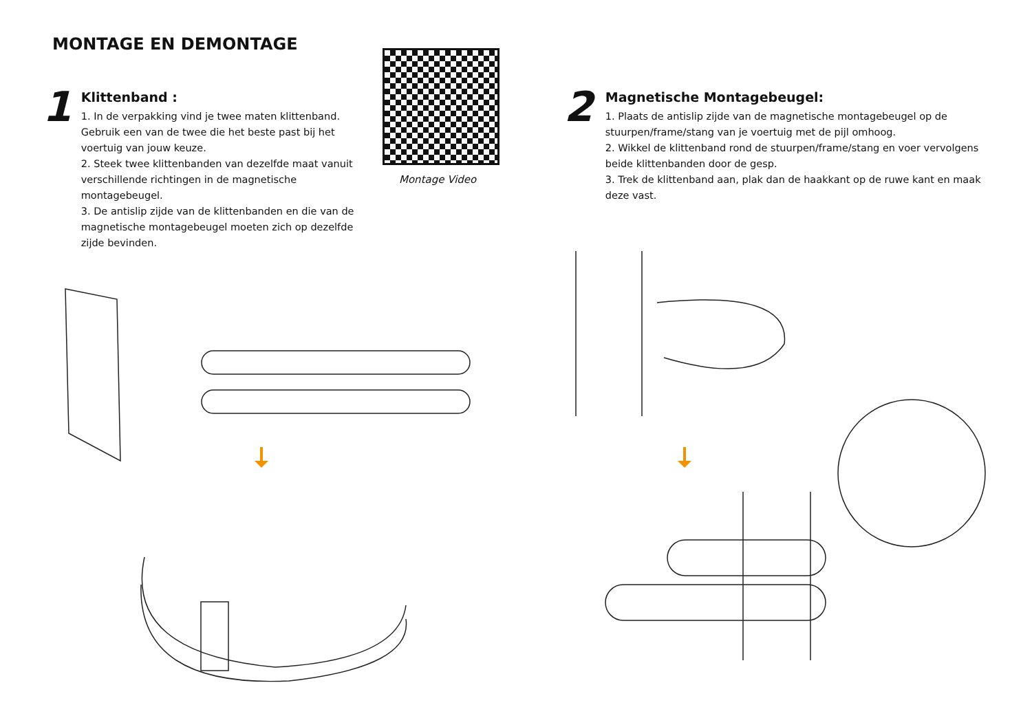MONTAGE EN DEMONTAGE
1
Klittenband :
1. In de verpakking vind je twee maten klittenband. Gebruik een van de twee die het beste past bij het voertuig van jouw keuze.
2. Steek twee klittenbanden van dezelfde maat vanuit verschillende richtingen in de magnetische montagebeugel.
3. De antislip zijde van de klittenbanden en die van de magnetische montagebeugel moeten zich op dezelfde zijde bevinden.
Montage Video
2
Magnetische Montagebeugel:
1. Plaats de antislip zijde van de magnetische montagebeugel op de stuurpen/frame/stang van je voertuig met de pijl omhoog.
2. Wikkel de klittenband rond de stuurpen/frame/stang en voer vervolgens beide klittenbanden door de gesp.
3. Trek de klittenband aan, plak dan de haakkant op de ruwe kant en maak deze vast.